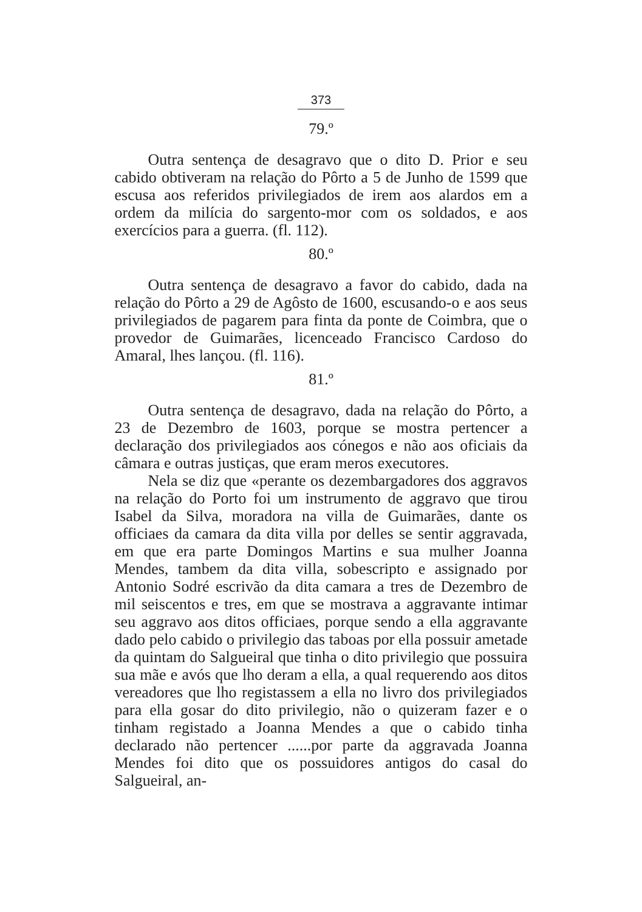373
79.º
Outra sentença de desagravo que o dito D. Prior e seu cabido obtiveram na relação do Pôrto a 5 de Junho de 1599 que escusa aos referidos privilegiados de irem aos alardos em a ordem da milícia do sargento-mor com os soldados, e aos exercícios para a guerra. (fl. 112).
80.º
Outra sentença de desagravo a favor do cabido, dada na relação do Pôrto a 29 de Agôsto de 1600, escusando-o e aos seus privilegiados de pagarem para finta da ponte de Coimbra, que o provedor de Guimarães, licenceado Francisco Cardoso do Amaral, lhes lançou. (fl. 116).
81.º
Outra sentença de desagravo, dada na relação do Pôrto, a 23 de Dezembro de 1603, porque se mostra pertencer a declaração dos privilegiados aos cónegos e não aos oficiais da câmara e outras justiças, que eram meros executores.
Nela se diz que «perante os dezembargadores dos aggravos na relação do Porto foi um instrumento de aggravo que tirou Isabel da Silva, moradora na villa de Guimarães, dante os officiaes da camara da dita villa por delles se sentir aggravada, em que era parte Domingos Martins e sua mulher Joanna Mendes, tambem da dita villa, sobescripto e assignado por Antonio Sodré escrivão da dita camara a tres de Dezembro de mil seiscentos e tres, em que se mostrava a aggravante intimar seu aggravo aos ditos officiaes, porque sendo a ella aggravante dado pelo cabido o privilegio das taboas por ella possuir ametade da quintam do Salgueiral que tinha o dito privilegio que possuira sua mãe e avós que lho deram a ella, a qual requerendo aos ditos vereadores que lho registassem a ella no livro dos privilegiados para ella gosar do dito privilegio, não o quizeram fazer e o tinham registado a Joanna Mendes a que o cabido tinha declarado não pertencer ......por parte da aggravada Joanna Mendes foi dito que os possuidores antigos do casal do Salgueiral, an-